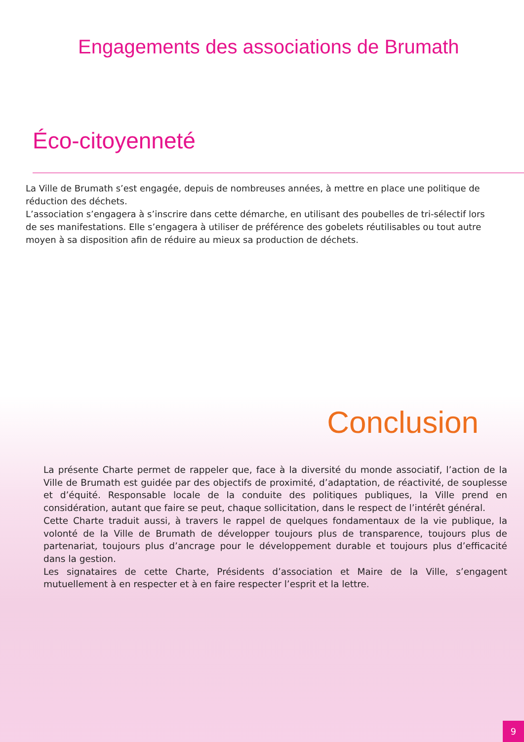Engagements des associations de Brumath
Éco-citoyenneté
La Ville de Brumath s’est engagée, depuis de nombreuses années, à mettre en place une politique de réduction des déchets.
L’association s’engagera à s’inscrire dans cette démarche, en utilisant des poubelles de tri-sélectif lors de ses manifestations. Elle s’engagera à utiliser de préférence des gobelets réutilisables ou tout autre moyen à sa disposition afin de réduire au mieux sa production de déchets.
Conclusion
La présente Charte permet de rappeler que, face à la diversité du monde associatif, l’action de la Ville de Brumath est guidée par des objectifs de proximité, d’adaptation, de réactivité, de souplesse et d’équité. Responsable locale de la conduite des politiques publiques, la Ville prend en considération, autant que faire se peut, chaque sollicitation, dans le respect de l’intérêt général.
Cette Charte traduit aussi, à travers le rappel de quelques fondamentaux de la vie publique, la volonté de la Ville de Brumath de développer toujours plus de transparence, toujours plus de partenariat, toujours plus d’ancrage pour le développement durable et toujours plus d’efficacité dans la gestion.
Les signataires de cette Charte, Présidents d’association et Maire de la Ville, s’engagent mutuellement à en respecter et à en faire respecter l’esprit et la lettre.
9